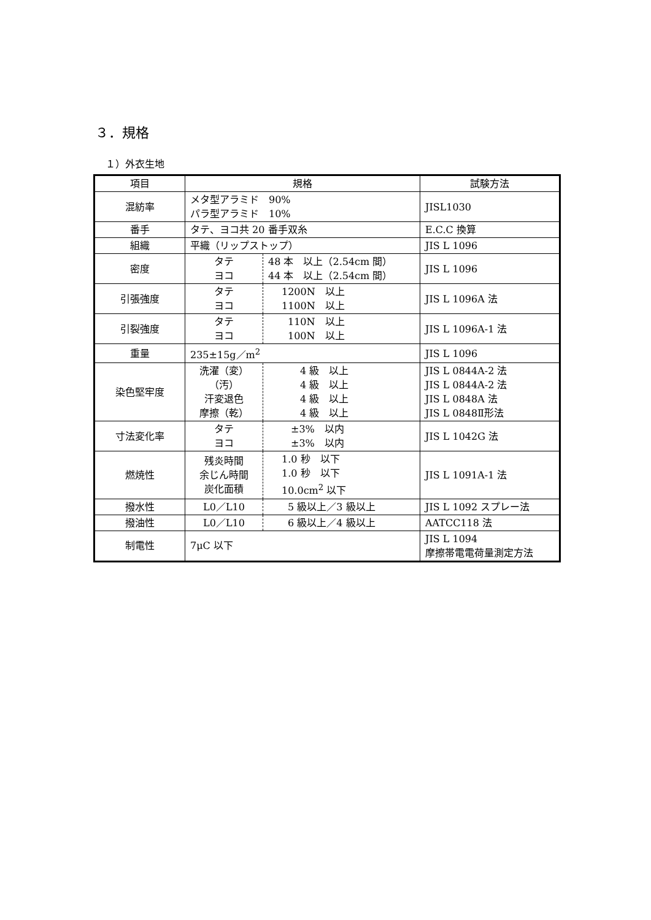３．規格
１）外衣生地
| 項目 | 規格 | | 試験方法 |
| 混紡率 | メタ型アラミド 90% パラ型アラミド 10% | | JISL1030 |
| 番手 | タテ、ヨコ共 20 番手双糸 | | E.C.C 換算 |
| 組織 | 平織（リップストップ） | | JIS L 1096 |
| 密度 | タテ ヨコ | 48 本 以上（2.54cm 間） 44 本 以上（2.54cm 間） | JIS L 1096 |
| 引張強度 | タテ ヨコ | 1200N 以上 1100N 以上 | JIS L 1096A 法 |
| 引裂強度 | タテ ヨコ | 110N 以上 100N 以上 | JIS L 1096A-1 法 |
| 重量 | 235±15g／m<sup>2</sup> | | JIS L 1096 |
| 染色堅牢度 | 洗濯（変） （汚） 汗変退色 摩擦（乾） | 4 級 以上 4 級 以上 4 級 以上 4 級 以上 | JIS L 0844A-2 法 JIS L 0844A-2 法 JIS L 0848A 法 JIS L 0848Ⅱ形法 |
| 寸法変化率 | タテ ヨコ | ±3% 以内 ±3% 以内 | JIS L 1042G 法 |
| 燃焼性 | 残炎時間 余じん時間 炭化面積 | 1.0 秒 以下 1.0 秒 以下 10.0cm<sup>2</sup> 以下 | JIS L 1091A-1 法 |
| 撥水性 | L0／L10 | 5 級以上／3 級以上 | JIS L 1092 スプレー法 |
| 撥油性 | L0／L10 | 6 級以上／4 級以上 | AATCC118 法 |
| 制電性 | 7μC 以下 | | JIS L 1094 摩擦帯電電荷量測定方法 |